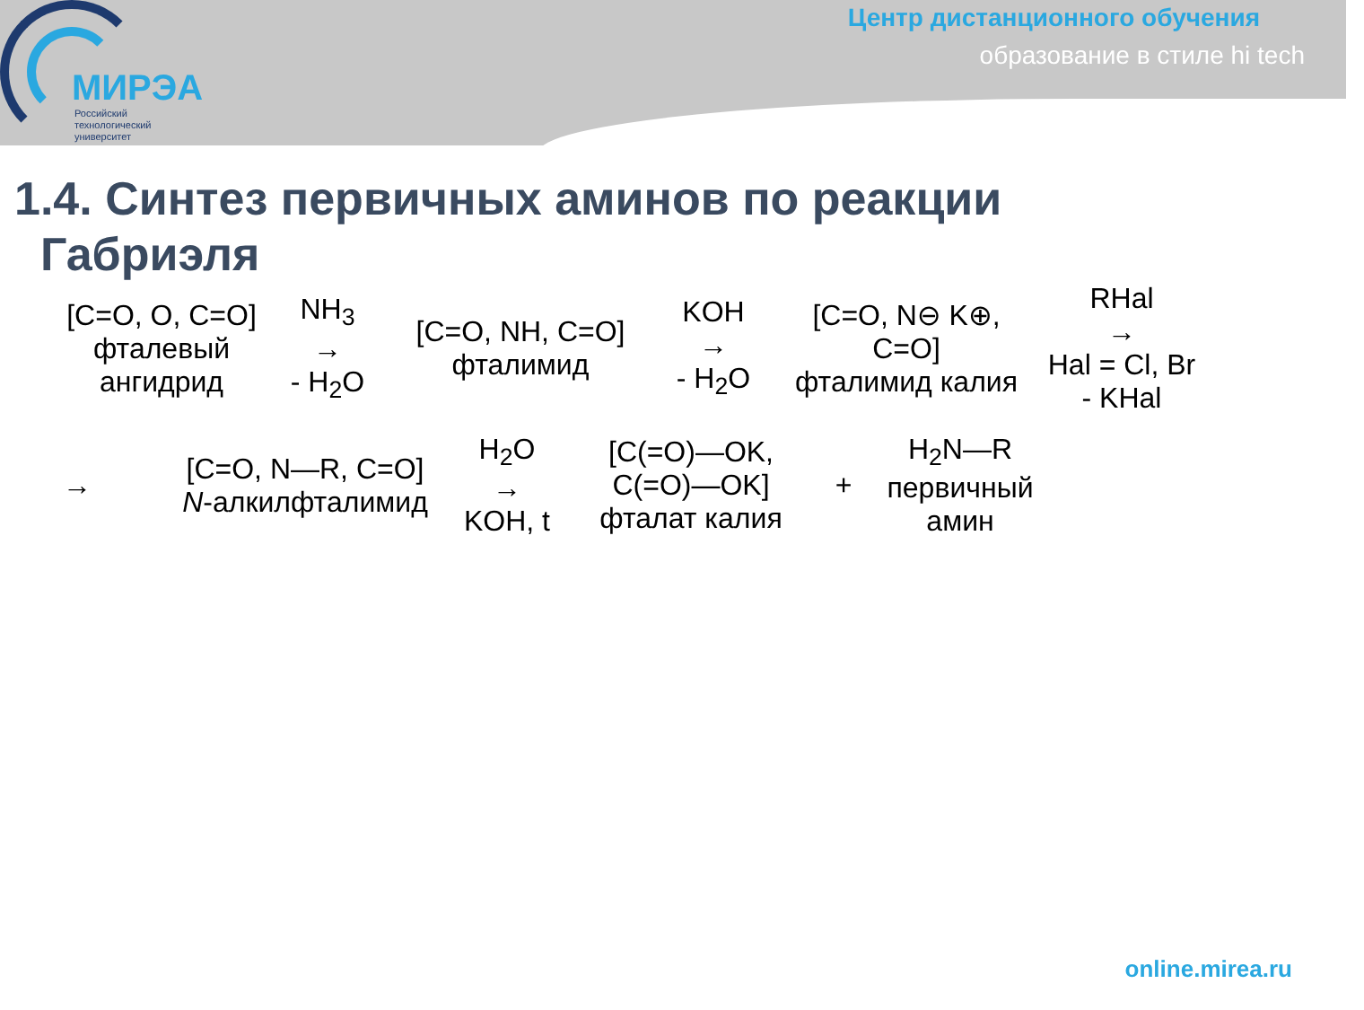МИРЭА
Российский
технологический
университет
Центр дистанционного обучения
образование в стиле hi tech
1.4. Синтез первичных аминов по реакции
Габриэля
[C=O, O, C=O]
фталевый
ангидрид
NH<sub>3</sub>
→
- H<sub>2</sub>O
[C=O, NH, C=O]
фталимид
KOH
→
- H<sub>2</sub>O
[C=O, N⊖ K⊕, C=O]
фталимид калия
RHal
→
Hal = Cl, Br
- KHal
→
[C=O, N—R, C=O]
N-алкилфталимид
H<sub>2</sub>O
→
KOH, t
[C(=O)—OK, C(=O)—OK]
фталат калия
+
H<sub>2</sub>N—R
первичный
амин
online.mirea.ru